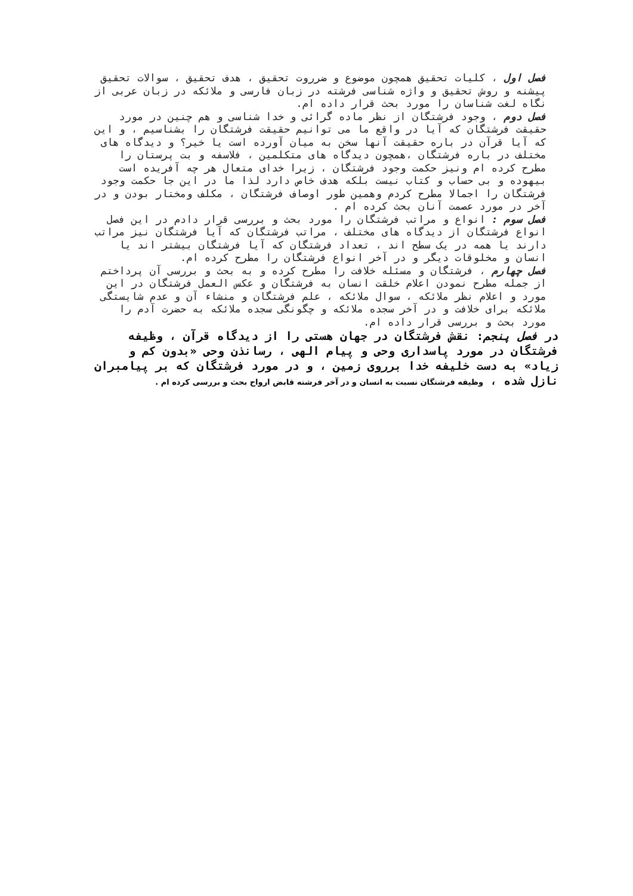فصل اول ، کلیات تحقیق همچون موضوع و ضرروت تحقیق ، هدف تحقیق ، سوالات تحقیق پیشنه و روش تحقیق و واژه شناسی فرشته در زبان فارسی و ملائکه در زبان عربی از نگاه لغت شناسان را مورد بحث قرار داده ام.
فصل دوم ، وجود فرشتگان از نظر ماده گرائی و خدا شناسی و هم چنین در مورد حقیقت فرشتگان که آیا در واقع ما می توانیم حقیقت فرشتگان را بشناسیم ، و این که آیا قرآن در باره حقیقت آنها سخن به میان آورده است یا خیر؟ و دیدگاه های مختلف در باره فرشتگان ،همچون دیدگاه های متکلمین ، فلاسفه و بت پرستان را مطرح کرده ام ونیز حکمت وجود فرشتگان ، زیرا خدای متعال هر چه آفریده است بیهوده و بی حساب و کتاب نیست بلکه هدف خاص دارد لذا ما در این جا حکمت وجود فرشتگان را اجمالا مطرح کردم وهمین طور اوصاف فرشتگان ، مکلف ومختار بودن و در آخر در مورد عصمت آنان بحث کرده ام .
فصل سوم : انواع و مراتب فرشتگان را مورد بحث و بررسی قرار دادم در این فصل انواع فرشتگان از دیدگاه های مختلف ، مراتب فرشتگان که آیا فرشتگان نیز مراتب دارند یا همه در یک سطح اند ، تعداد فرشتگان که آیا فرشتگان بیشتر اند یا انسان و مخلوقات دیگر و در آخر انواع فرشتگان را مطرح کرده ام.
فصل چهارم ، فرشتگان و مسئله خلافت را مطرح کرده و به بحث و بررسی آن پرداختم از جمله مطرح نمودن اعلام خلقت انسان به فرشتگان و عکس العمل فرشتگان در این مورد و اعلام نظر ملائکه ، سوال ملائکه ، علم فرشتگان و منشاء آن و عدم شایستگی ملائکه برای خلافت و در آخر سجده ملائکه و چگونگی سجده ملائکه به حضرت آدم را مورد بحث و بررسی قرار داده ام.
در فصل پنجم: نقش فرشتگان در جهان هستی را از دیدگاه قرآن ، وظیفه فرشتگان در مورد پاسداری وحی و پیام الهی ، رسانذن وحی «بدون کم و زیاد» به دست خلیفه خدا برروی زمین ، و در مورد فرشتگان که بر پیامبران نازل شده ، وظیفه فرشتگان نسبت به انسان و در آخر فرشته قابض ارواح بحث و بررسی کرده ام .